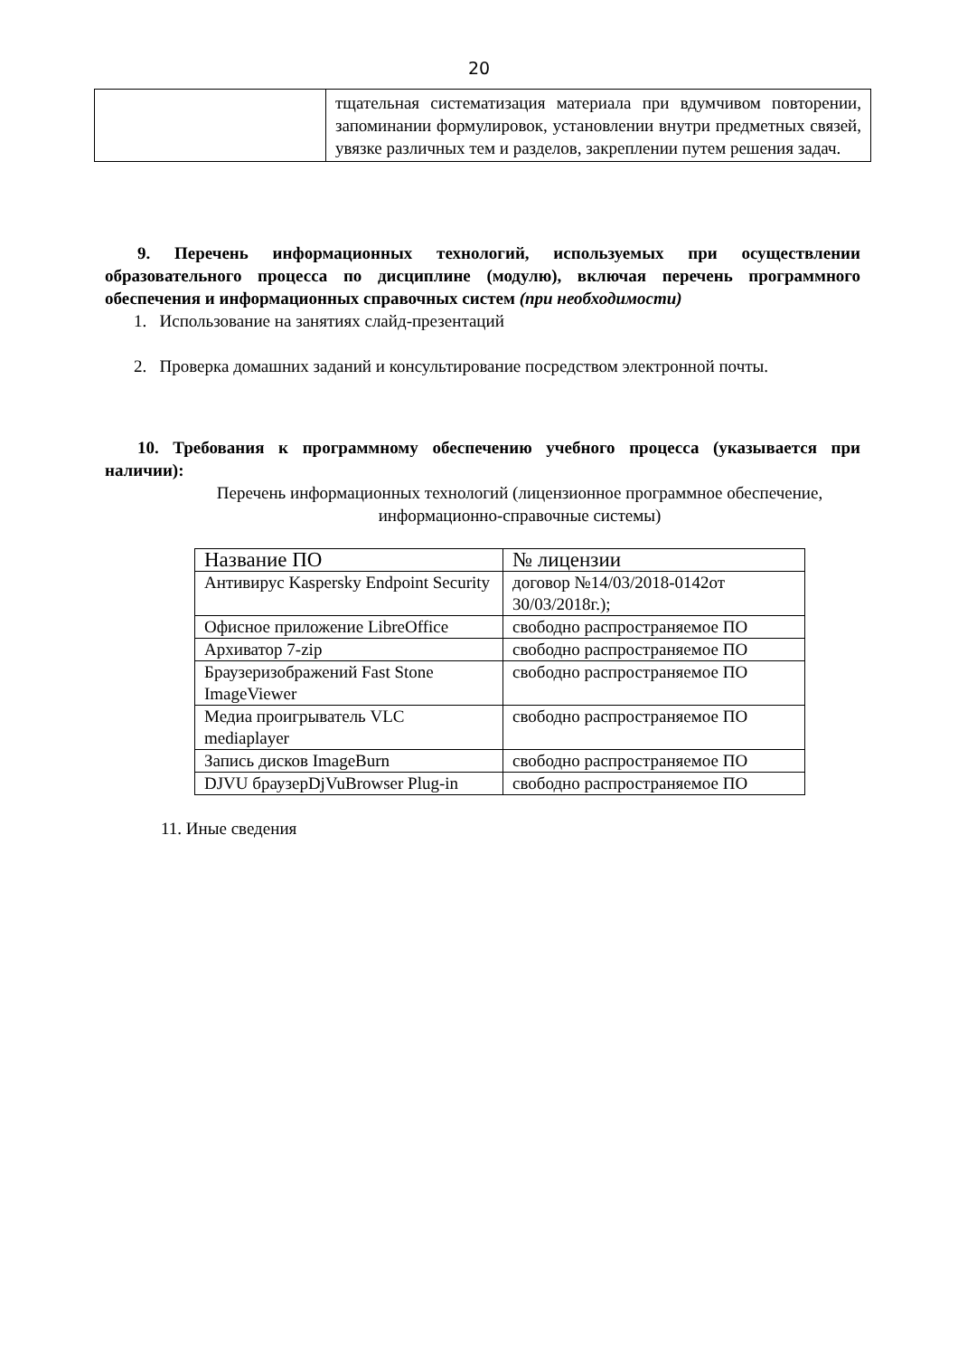20
| | тщательная систематизация материала при вдумчивом повторении, запоминании формулировок, установлении внутри предметных связей, увязке различных тем и разделов, закреплении путем решения задач. |
9. Перечень информационных технологий, используемых при осуществлении образовательного процесса по дисциплине (модулю), включая перечень программного обеспечения и информационных справочных систем (при необходимости)
1. Использование на занятиях слайд-презентаций
2. Проверка домашних заданий и консультирование посредством электронной почты.
10. Требования к программному обеспечению учебного процесса (указывается при наличии):
Перечень информационных технологий (лицензионное программное обеспечение, информационно-справочные системы)
| Название ПО | № лицензии |
| --- | --- |
| Антивирус Kaspersky Endpoint Security | договор №14/03/2018-0142от 30/03/2018г.); |
| Офисное приложение LibreOffice | свободно распространяемое ПО |
| Архиватор 7-zip | свободно распространяемое ПО |
| Браузеризображений Fast Stone ImageViewer | свободно распространяемое ПО |
| Медиа проигрыватель VLC mediaplayer | свободно распространяемое ПО |
| Запись дисков ImageBurn | свободно распространяемое ПО |
| DJVU браузерDjVuBrowser Plug-in | свободно распространяемое ПО |
11. Иные сведения